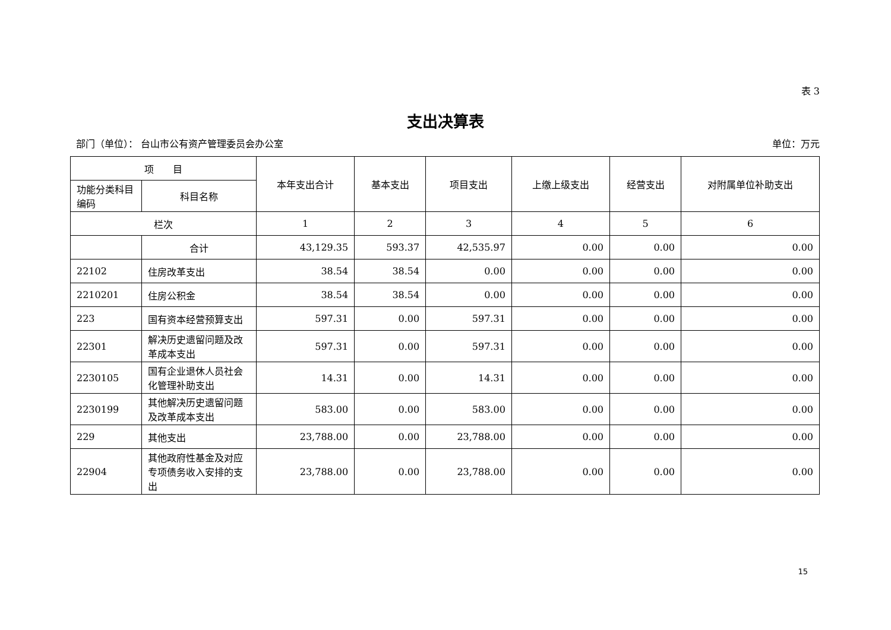表 3
支出决算表
部门（单位）： 台山市公有资产管理委员会办公室 单位：万元
| 项 目 | | 本年支出合计 | 基本支出 | 项目支出 | 上缴上级支出 | 经营支出 | 对附属单位补助支出 |
| --- | --- | --- | --- | --- | --- | --- | --- |
| 功能分类科目编码 | 科目名称 | | | | | | |
| 栏次 | | 1 | 2 | 3 | 4 | 5 | 6 |
| | 合计 | 43,129.35 | 593.37 | 42,535.97 | 0.00 | 0.00 | 0.00 |
| 22102 | 住房改革支出 | 38.54 | 38.54 | 0.00 | 0.00 | 0.00 | 0.00 |
| 2210201 | 住房公积金 | 38.54 | 38.54 | 0.00 | 0.00 | 0.00 | 0.00 |
| 223 | 国有资本经营预算支出 | 597.31 | 0.00 | 597.31 | 0.00 | 0.00 | 0.00 |
| 22301 | 解决历史遗留问题及改革成本支出 | 597.31 | 0.00 | 597.31 | 0.00 | 0.00 | 0.00 |
| 2230105 | 国有企业退休人员社会化管理补助支出 | 14.31 | 0.00 | 14.31 | 0.00 | 0.00 | 0.00 |
| 2230199 | 其他解决历史遗留问题及改革成本支出 | 583.00 | 0.00 | 583.00 | 0.00 | 0.00 | 0.00 |
| 229 | 其他支出 | 23,788.00 | 0.00 | 23,788.00 | 0.00 | 0.00 | 0.00 |
| 22904 | 其他政府性基金及对应专项债务收入安排的支出 | 23,788.00 | 0.00 | 23,788.00 | 0.00 | 0.00 | 0.00 |
15